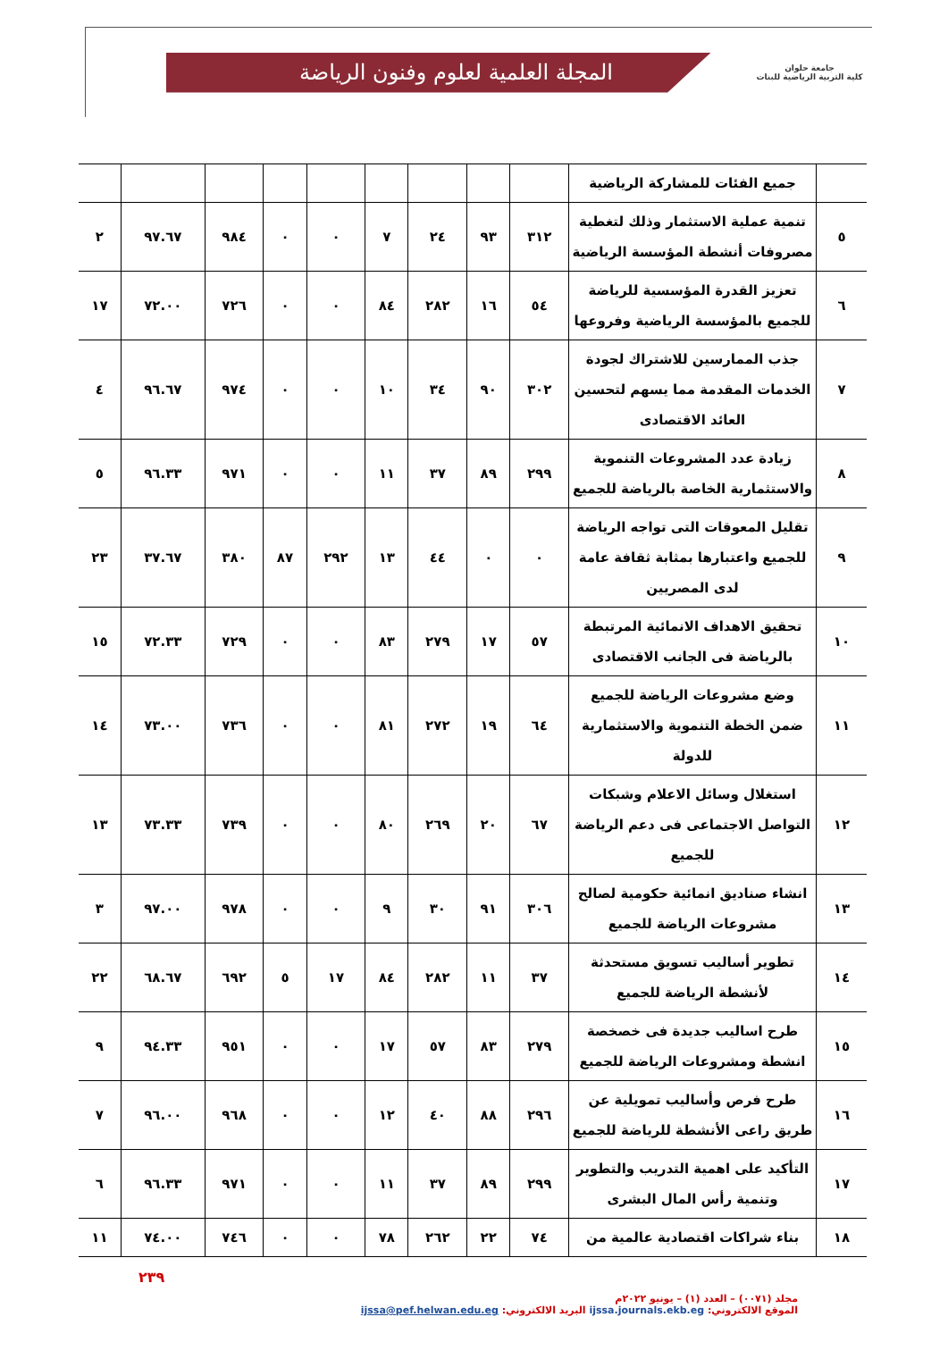جامعة حلوان
كلية التربية الرياضية للبنات
المجلة العلمية لعلوم وفنون الرياضة
| | جميع الفئات للمشاركة الرياضية | | | | | | | | | |
| ٥ | تنمية عملية الاستثمار وذلك لتغطية مصروفات أنشطة المؤسسة الرياضية | ٣١٢ | ٩٣ | ٢٤ | ٧ | ٠ | ٠ | ٩٨٤ | ٩٧.٦٧ | ٢ |
| ٦ | تعزيز القدرة المؤسسية للرياضة للجميع بالمؤسسة الرياضية وفروعها | ٥٤ | ١٦ | ٢٨٢ | ٨٤ | ٠ | ٠ | ٧٢٦ | ٧٢.٠٠ | ١٧ |
| ٧ | جذب الممارسين للاشتراك لجودة الخدمات المقدمة مما يسهم لتحسين العائد الاقتصادى | ٣٠٢ | ٩٠ | ٣٤ | ١٠ | ٠ | ٠ | ٩٧٤ | ٩٦.٦٧ | ٤ |
| ٨ | زيادة عدد المشروعات التنموية والاستثمارية الخاصة بالرياضة للجميع | ٢٩٩ | ٨٩ | ٣٧ | ١١ | ٠ | ٠ | ٩٧١ | ٩٦.٣٣ | ٥ |
| ٩ | تقليل المعوقات التى تواجه الرياضة للجميع واعتبارها بمثابة ثقافة عامة لدى المصريين | ٠ | ٠ | ٤٤ | ١٣ | ٢٩٢ | ٨٧ | ٣٨٠ | ٣٧.٦٧ | ٢٣ |
| ١٠ | تحقيق الاهداف الانمائية المرتبطة بالرياضة فى الجانب الاقتصادى | ٥٧ | ١٧ | ٢٧٩ | ٨٣ | ٠ | ٠ | ٧٢٩ | ٧٢.٣٣ | ١٥ |
| ١١ | وضع مشروعات الرياضة للجميع ضمن الخطة التنموية والاستثمارية للدولة | ٦٤ | ١٩ | ٢٧٢ | ٨١ | ٠ | ٠ | ٧٣٦ | ٧٣.٠٠ | ١٤ |
| ١٢ | استغلال وسائل الاعلام وشبكات التواصل الاجتماعى فى دعم الرياضة للجميع | ٦٧ | ٢٠ | ٢٦٩ | ٨٠ | ٠ | ٠ | ٧٣٩ | ٧٣.٣٣ | ١٣ |
| ١٣ | انشاء صناديق انمائية حكومية لصالح مشروعات الرياضة للجميع | ٣٠٦ | ٩١ | ٣٠ | ٩ | ٠ | ٠ | ٩٧٨ | ٩٧.٠٠ | ٣ |
| ١٤ | تطوير أساليب تسويق مستحدثة لأنشطة الرياضة للجميع | ٣٧ | ١١ | ٢٨٢ | ٨٤ | ١٧ | ٥ | ٦٩٢ | ٦٨.٦٧ | ٢٢ |
| ١٥ | طرح اساليب جديدة فى خصخصة انشطة ومشروعات الرياضة للجميع | ٢٧٩ | ٨٣ | ٥٧ | ١٧ | ٠ | ٠ | ٩٥١ | ٩٤.٣٣ | ٩ |
| ١٦ | طرح فرص وأساليب تمويلية عن طريق راعى الأنشطة للرياضة للجميع | ٢٩٦ | ٨٨ | ٤٠ | ١٢ | ٠ | ٠ | ٩٦٨ | ٩٦.٠٠ | ٧ |
| ١٧ | التأكيد على اهمية التدريب والتطوير وتنمية رأس المال البشرى | ٢٩٩ | ٨٩ | ٣٧ | ١١ | ٠ | ٠ | ٩٧١ | ٩٦.٣٣ | ٦ |
| ١٨ | بناء شراكات اقتصادية عالمية من | ٧٤ | ٢٢ | ٢٦٢ | ٧٨ | ٠ | ٠ | ٧٤٦ | ٧٤.٠٠ | ١١ |
مجلد (٠٠٧١) – العدد (١) – يونيو ٢٠٢٢م
الموقع الالكتروني: ijssa.journals.ekb.eg البريد الالكتروني: ijssa@pef.helwan.edu.eg
٢٣٩